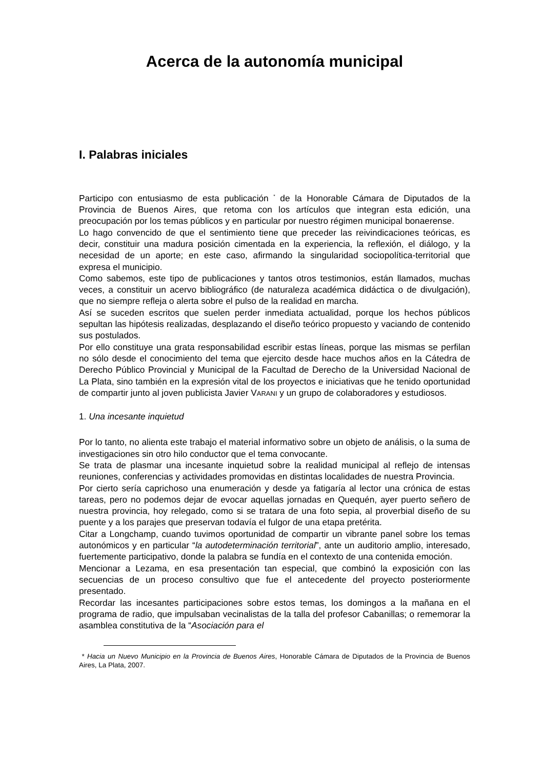Acerca de la autonomía municipal
I. Palabras iniciales
Participo con entusiasmo de esta publicación <sup>*</sup> de la Honorable Cámara de Diputados de la Provincia de Buenos Aires, que retoma con los artículos que integran esta edición, una preocupación por los temas públicos y en particular por nuestro régimen municipal bonaerense.
Lo hago convencido de que el sentimiento tiene que preceder las reivindicaciones teóricas, es decir, constituir una madura posición cimentada en la experiencia, la reflexión, el diálogo, y la necesidad de un aporte; en este caso, afirmando la singularidad sociopolítica-territorial que expresa el municipio.
Como sabemos, este tipo de publicaciones y tantos otros testimonios, están llamados, muchas veces, a constituir un acervo bibliográfico (de naturaleza académica didáctica o de divulgación), que no siempre refleja o alerta sobre el pulso de la realidad en marcha.
Así se suceden escritos que suelen perder inmediata actualidad, porque los hechos públicos sepultan las hipótesis realizadas, desplazando el diseño teórico propuesto y vaciando de contenido sus postulados.
Por ello constituye una grata responsabilidad escribir estas líneas, porque las mismas se perfilan no sólo desde el conocimiento del tema que ejercito desde hace muchos años en la Cátedra de Derecho Público Provincial y Municipal de la Facultad de Derecho de la Universidad Nacional de La Plata, sino también en la expresión vital de los proyectos e iniciativas que he tenido oportunidad de compartir junto al joven publicista Javier VARANI y un grupo de colaboradores y estudiosos.
1. Una incesante inquietud
Por lo tanto, no alienta este trabajo el material informativo sobre un objeto de análisis, o la suma de investigaciones sin otro hilo conductor que el tema convocante.
Se trata de plasmar una incesante inquietud sobre la realidad municipal al reflejo de intensas reuniones, conferencias y actividades promovidas en distintas localidades de nuestra Provincia.
Por cierto sería caprichoso una enumeración y desde ya fatigaría al lector una crónica de estas tareas, pero no podemos dejar de evocar aquellas jornadas en Quequén, ayer puerto señero de nuestra provincia, hoy relegado, como si se tratara de una foto sepia, al proverbial diseño de su puente y a los parajes que preservan todavía el fulgor de una etapa pretérita.
Citar a Longchamp, cuando tuvimos oportunidad de compartir un vibrante panel sobre los temas autonómicos y en particular “la autodeterminación territorial”, ante un auditorio amplio, interesado, fuertemente participativo, donde la palabra se fundía en el contexto de una contenida emoción.
Mencionar a Lezama, en esa presentación tan especial, que combinó la exposición con las secuencias de un proceso consultivo que fue el antecedente del proyecto posteriormente presentado.
Recordar las incesantes participaciones sobre estos temas, los domingos a la mañana en el programa de radio, que impulsaban vecinalistas de la talla del profesor Cabanillas; o rememorar la asamblea constitutiva de la “Asociación para el
* Hacia un Nuevo Municipio en la Provincia de Buenos Aires, Honorable Cámara de Diputados de la Provincia de Buenos Aires, La Plata, 2007.